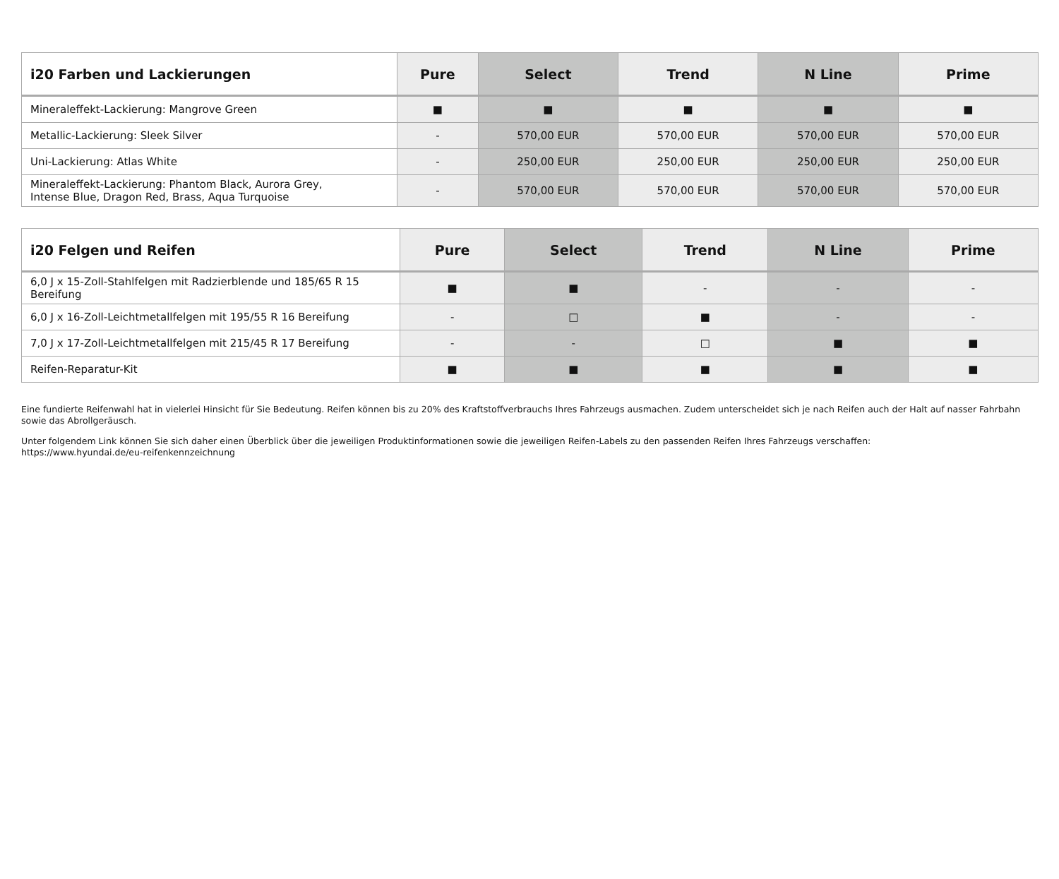| i20 Farben und Lackierungen | Pure | Select | Trend | N Line | Prime |
| --- | --- | --- | --- | --- | --- |
| Mineraleffekt-Lackierung: Mangrove Green | ■ | ■ | ■ | ■ | ■ |
| Metallic-Lackierung: Sleek Silver | - | 570,00 EUR | 570,00 EUR | 570,00 EUR | 570,00 EUR |
| Uni-Lackierung: Atlas White | - | 250,00 EUR | 250,00 EUR | 250,00 EUR | 250,00 EUR |
| Mineraleffekt-Lackierung: Phantom Black, Aurora Grey, Intense Blue, Dragon Red, Brass, Aqua Turquoise | - | 570,00 EUR | 570,00 EUR | 570,00 EUR | 570,00 EUR |
| i20 Felgen und Reifen | Pure | Select | Trend | N Line | Prime |
| --- | --- | --- | --- | --- | --- |
| 6,0 J x 15-Zoll-Stahlfelgen mit Radzierblende und 185/65 R 15 Bereifung | ■ | ■ | - | - | - |
| 6,0 J x 16-Zoll-Leichtmetallfelgen mit 195/55 R 16 Bereifung | - | □ | ■ | - | - |
| 7,0 J x 17-Zoll-Leichtmetallfelgen mit 215/45 R 17 Bereifung | - | - | □ | ■ | ■ |
| Reifen-Reparatur-Kit | ■ | ■ | ■ | ■ | ■ |
Eine fundierte Reifenwahl hat in vielerlei Hinsicht für Sie Bedeutung. Reifen können bis zu 20% des Kraftstoffverbrauchs Ihres Fahrzeugs ausmachen. Zudem unterscheidet sich je nach Reifen auch der Halt auf nasser Fahrbahn sowie das Abrollgeräusch.
Unter folgendem Link können Sie sich daher einen Überblick über die jeweiligen Produktinformationen sowie die jeweiligen Reifen-Labels zu den passenden Reifen Ihres Fahrzeugs verschaffen:
https://www.hyundai.de/eu-reifenkennzeichnung